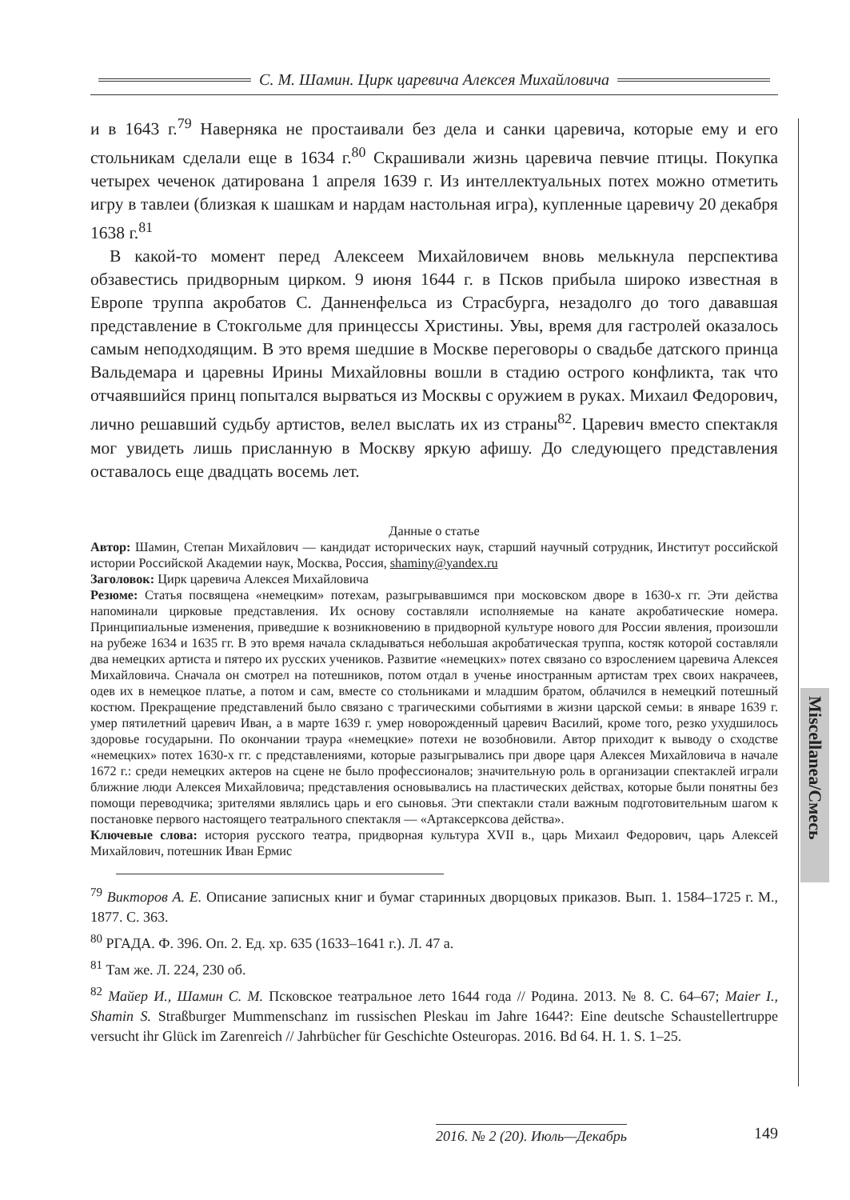С. М. Шамин. Цирк царевича Алексея Михайловича
и в 1643 г.<sup>79</sup> Наверняка не простаивали без дела и санки царевича, которые ему и его стольникам сделали еще в 1634 г.<sup>80</sup> Скрашивали жизнь царевича певчие птицы. Покупка четырех чеченок датирована 1 апреля 1639 г. Из интеллектуальных потех можно отметить игру в тавлеи (близкая к шашкам и нардам настольная игра), купленные царевичу 20 декабря 1638 г.<sup>81</sup>
В какой-то момент перед Алексеем Михайловичем вновь мелькнула перспектива обзавестись придворным цирком. 9 июня 1644 г. в Псков прибыла широко известная в Европе труппа акробатов С. Данненфельса из Страсбурга, незадолго до того дававшая представление в Стокгольме для принцессы Христины. Увы, время для гастролей оказалось самым неподходящим. В это время шедшие в Москве переговоры о свадьбе датского принца Вальдемара и царевны Ирины Михайловны вошли в стадию острого конфликта, так что отчаявшийся принц попытался вырваться из Москвы с оружием в руках. Михаил Федорович, лично решавший судьбу артистов, велел выслать их из страны<sup>82</sup>. Царевич вместо спектакля мог увидеть лишь присланную в Москву яркую афишу. До следующего представления оставалось еще двадцать восемь лет.
Данные о статье
Автор: Шамин, Степан Михайлович — кандидат исторических наук, старший научный сотрудник, Институт российской истории Российской Академии наук, Москва, Россия, shaminy@yandex.ru
Заголовок: Цирк царевича Алексея Михайловича
Резюме: Статья посвящена «немецким» потехам, разыгрывавшимся при московском дворе в 1630-х гг. Эти действа напоминали цирковые представления. Их основу составляли исполняемые на канате акробатические номера. Принципиальные изменения, приведшие к возникновению в придворной культуре нового для России явления, произошли на рубеже 1634 и 1635 гг. В это время начала складываться небольшая акробатическая труппа, костяк которой составляли два немецких артиста и пятеро их русских учеников. Развитие «немецких» потех связано со взрослением царевича Алексея Михайловича. Сначала он смотрел на потешников, потом отдал в ученье иностранным артистам трех своих накрачеев, одев их в немецкое платье, а потом и сам, вместе со стольниками и младшим братом, облачился в немецкий потешный костюм. Прекращение представлений было связано с трагическими событиями в жизни царской семьи: в январе 1639 г. умер пятилетний царевич Иван, а в марте 1639 г. умер новорожденный царевич Василий, кроме того, резко ухудшилось здоровье государыни. По окончании траура «немецкие» потехи не возобновили. Автор приходит к выводу о сходстве «немецких» потех 1630-х гг. с представлениями, которые разыгрывались при дворе царя Алексея Михайловича в начале 1672 г.: среди немецких актеров на сцене не было профессионалов; значительную роль в организации спектаклей играли ближние люди Алексея Михайловича; представления основывались на пластических действах, которые были понятны без помощи переводчика; зрителями являлись царь и его сыновья. Эти спектакли стали важным подготовительным шагом к постановке первого настоящего театрального спектакля — «Артаксерксова действа».
Ключевые слова: история русского театра, придворная культура XVII в., царь Михаил Федорович, царь Алексей Михайлович, потешник Иван Ермис
<sup>79</sup> Викторов А. Е. Описание записных книг и бумаг старинных дворцовых приказов. Вып. 1. 1584–1725 г. М., 1877. С. 363.
<sup>80</sup> РГАДА. Ф. 396. Оп. 2. Ед. хр. 635 (1633–1641 г.). Л. 47 а.
<sup>81</sup> Там же. Л. 224, 230 об.
<sup>82</sup> Майер И., Шамин С. М. Псковское театральное лето 1644 года // Родина. 2013. № 8. С. 64–67; Maier I., Shamin S. Straßburger Mummenschanz im russischen Pleskau im Jahre 1644?: Eine deutsche Schaustellertruppe versucht ihr Glück im Zarenreich // Jahrbücher für Geschichte Osteuropas. 2016. Bd 64. H. 1. S. 1–25.
Miscellanea/Смесь
2016. № 2 (20). Июль—Декабрь 149